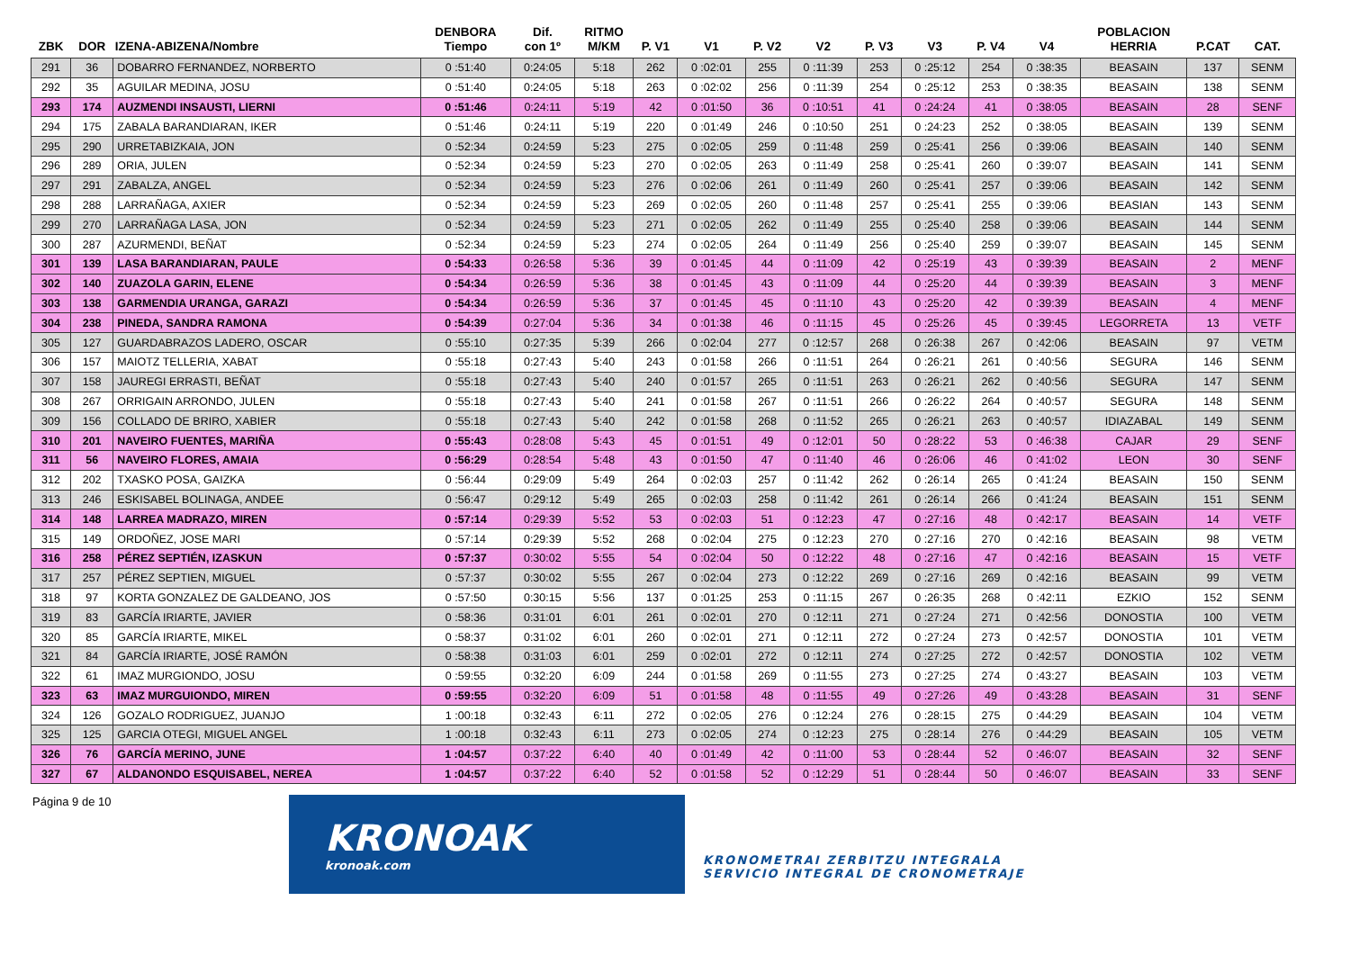| ZBK | DOR | IZENA-ABIZENA/Nombre | DENBORA Tiempo | Dif. con 1º | RITMO M/KM | P. V1 | V1 | P. V2 | V2 | P. V3 | V3 | P. V4 | V4 | POBLACION HERRIA | P.CAT | CAT. |
| --- | --- | --- | --- | --- | --- | --- | --- | --- | --- | --- | --- | --- | --- | --- | --- | --- |
| 291 | 36 | DOBARRO FERNANDEZ, NORBERTO | 0 :51:40 | 0:24:05 | 5:18 | 262 | 0 :02:01 | 255 | 0 :11:39 | 253 | 0 :25:12 | 254 | 0 :38:35 | BEASAIN | 137 | SENM |
| 292 | 35 | AGUILAR MEDINA, JOSU | 0 :51:40 | 0:24:05 | 5:18 | 263 | 0 :02:02 | 256 | 0 :11:39 | 254 | 0 :25:12 | 253 | 0 :38:35 | BEASAIN | 138 | SENM |
| 293 | 174 | AUZMENDI INSAUSTI, LIERNI | 0 :51:46 | 0:24:11 | 5:19 | 42 | 0 :01:50 | 36 | 0 :10:51 | 41 | 0 :24:24 | 41 | 0 :38:05 | BEASAIN | 28 | SENF |
| 294 | 175 | ZABALA BARANDIARAN, IKER | 0 :51:46 | 0:24:11 | 5:19 | 220 | 0 :01:49 | 246 | 0 :10:50 | 251 | 0 :24:23 | 252 | 0 :38:05 | BEASAIN | 139 | SENM |
| 295 | 290 | URRETABIZKAIA, JON | 0 :52:34 | 0:24:59 | 5:23 | 275 | 0 :02:05 | 259 | 0 :11:48 | 259 | 0 :25:41 | 256 | 0 :39:06 | BEASAIN | 140 | SENM |
| 296 | 289 | ORIA, JULEN | 0 :52:34 | 0:24:59 | 5:23 | 270 | 0 :02:05 | 263 | 0 :11:49 | 258 | 0 :25:41 | 260 | 0 :39:07 | BEASAIN | 141 | SENM |
| 297 | 291 | ZABALZA, ANGEL | 0 :52:34 | 0:24:59 | 5:23 | 276 | 0 :02:06 | 261 | 0 :11:49 | 260 | 0 :25:41 | 257 | 0 :39:06 | BEASAIN | 142 | SENM |
| 298 | 288 | LARRAÑAGA, AXIER | 0 :52:34 | 0:24:59 | 5:23 | 269 | 0 :02:05 | 260 | 0 :11:48 | 257 | 0 :25:41 | 255 | 0 :39:06 | BEASIAN | 143 | SENM |
| 299 | 270 | LARRAÑAGA LASA, JON | 0 :52:34 | 0:24:59 | 5:23 | 271 | 0 :02:05 | 262 | 0 :11:49 | 255 | 0 :25:40 | 258 | 0 :39:06 | BEASAIN | 144 | SENM |
| 300 | 287 | AZURMENDI, BEÑAT | 0 :52:34 | 0:24:59 | 5:23 | 274 | 0 :02:05 | 264 | 0 :11:49 | 256 | 0 :25:40 | 259 | 0 :39:07 | BEASAIN | 145 | SENM |
| 301 | 139 | LASA BARANDIARAN, PAULE | 0 :54:33 | 0:26:58 | 5:36 | 39 | 0 :01:45 | 44 | 0 :11:09 | 42 | 0 :25:19 | 43 | 0 :39:39 | BEASAIN | 2 | MENF |
| 302 | 140 | ZUAZOLA GARIN, ELENE | 0 :54:34 | 0:26:59 | 5:36 | 38 | 0 :01:45 | 43 | 0 :11:09 | 44 | 0 :25:20 | 44 | 0 :39:39 | BEASAIN | 3 | MENF |
| 303 | 138 | GARMENDIA URANGA, GARAZI | 0 :54:34 | 0:26:59 | 5:36 | 37 | 0 :01:45 | 45 | 0 :11:10 | 43 | 0 :25:20 | 42 | 0 :39:39 | BEASAIN | 4 | MENF |
| 304 | 238 | PINEDA, SANDRA RAMONA | 0 :54:39 | 0:27:04 | 5:36 | 34 | 0 :01:38 | 46 | 0 :11:15 | 45 | 0 :25:26 | 45 | 0 :39:45 | LEGORRETA | 13 | VETF |
| 305 | 127 | GUARDABRAZOS LADERO, OSCAR | 0 :55:10 | 0:27:35 | 5:39 | 266 | 0 :02:04 | 277 | 0 :12:57 | 268 | 0 :26:38 | 267 | 0 :42:06 | BEASAIN | 97 | VETM |
| 306 | 157 | MAIOTZ TELLERIA, XABAT | 0 :55:18 | 0:27:43 | 5:40 | 243 | 0 :01:58 | 266 | 0 :11:51 | 264 | 0 :26:21 | 261 | 0 :40:56 | SEGURA | 146 | SENM |
| 307 | 158 | JAUREGI ERRASTI, BEÑAT | 0 :55:18 | 0:27:43 | 5:40 | 240 | 0 :01:57 | 265 | 0 :11:51 | 263 | 0 :26:21 | 262 | 0 :40:56 | SEGURA | 147 | SENM |
| 308 | 267 | ORRIGAIN ARRONDO, JULEN | 0 :55:18 | 0:27:43 | 5:40 | 241 | 0 :01:58 | 267 | 0 :11:51 | 266 | 0 :26:22 | 264 | 0 :40:57 | SEGURA | 148 | SENM |
| 309 | 156 | COLLADO DE BRIRO, XABIER | 0 :55:18 | 0:27:43 | 5:40 | 242 | 0 :01:58 | 268 | 0 :11:52 | 265 | 0 :26:21 | 263 | 0 :40:57 | IDIAZABAL | 149 | SENM |
| 310 | 201 | NAVEIRO FUENTES, MARIÑA | 0 :55:43 | 0:28:08 | 5:43 | 45 | 0 :01:51 | 49 | 0 :12:01 | 50 | 0 :28:22 | 53 | 0 :46:38 | CAJAR | 29 | SENF |
| 311 | 56 | NAVEIRO FLORES, AMAIA | 0 :56:29 | 0:28:54 | 5:48 | 43 | 0 :01:50 | 47 | 0 :11:40 | 46 | 0 :26:06 | 46 | 0 :41:02 | LEON | 30 | SENF |
| 312 | 202 | TXASKO POSA, GAIZKA | 0 :56:44 | 0:29:09 | 5:49 | 264 | 0 :02:03 | 257 | 0 :11:42 | 262 | 0 :26:14 | 265 | 0 :41:24 | BEASAIN | 150 | SENM |
| 313 | 246 | ESKISABEL BOLINAGA, ANDEE | 0 :56:47 | 0:29:12 | 5:49 | 265 | 0 :02:03 | 258 | 0 :11:42 | 261 | 0 :26:14 | 266 | 0 :41:24 | BEASAIN | 151 | SENM |
| 314 | 148 | LARREA MADRAZO, MIREN | 0 :57:14 | 0:29:39 | 5:52 | 53 | 0 :02:03 | 51 | 0 :12:23 | 47 | 0 :27:16 | 48 | 0 :42:17 | BEASAIN | 14 | VETF |
| 315 | 149 | ORDOÑEZ, JOSE MARI | 0 :57:14 | 0:29:39 | 5:52 | 268 | 0 :02:04 | 275 | 0 :12:23 | 270 | 0 :27:16 | 270 | 0 :42:16 | BEASAIN | 98 | VETM |
| 316 | 258 | PÉREZ SEPTIÉN, IZASKUN | 0 :57:37 | 0:30:02 | 5:55 | 54 | 0 :02:04 | 50 | 0 :12:22 | 48 | 0 :27:16 | 47 | 0 :42:16 | BEASAIN | 15 | VETF |
| 317 | 257 | PÉREZ SEPTIEN, MIGUEL | 0 :57:37 | 0:30:02 | 5:55 | 267 | 0 :02:04 | 273 | 0 :12:22 | 269 | 0 :27:16 | 269 | 0 :42:16 | BEASAIN | 99 | VETM |
| 318 | 97 | KORTA GONZALEZ DE GALDEANO, JOS | 0 :57:50 | 0:30:15 | 5:56 | 137 | 0 :01:25 | 253 | 0 :11:15 | 267 | 0 :26:35 | 268 | 0 :42:11 | EZKIO | 152 | SENM |
| 319 | 83 | GARCÍA IRIARTE, JAVIER | 0 :58:36 | 0:31:01 | 6:01 | 261 | 0 :02:01 | 270 | 0 :12:11 | 271 | 0 :27:24 | 271 | 0 :42:56 | DONOSTIA | 100 | VETM |
| 320 | 85 | GARCÍA IRIARTE, MIKEL | 0 :58:37 | 0:31:02 | 6:01 | 260 | 0 :02:01 | 271 | 0 :12:11 | 272 | 0 :27:24 | 273 | 0 :42:57 | DONOSTIA | 101 | VETM |
| 321 | 84 | GARCÍA IRIARTE, JOSÉ RAMÓN | 0 :58:38 | 0:31:03 | 6:01 | 259 | 0 :02:01 | 272 | 0 :12:11 | 274 | 0 :27:25 | 272 | 0 :42:57 | DONOSTIA | 102 | VETM |
| 322 | 61 | IMAZ MURGIONDO, JOSU | 0 :59:55 | 0:32:20 | 6:09 | 244 | 0 :01:58 | 269 | 0 :11:55 | 273 | 0 :27:25 | 274 | 0 :43:27 | BEASAIN | 103 | VETM |
| 323 | 63 | IMAZ MURGUIONDO, MIREN | 0 :59:55 | 0:32:20 | 6:09 | 51 | 0 :01:58 | 48 | 0 :11:55 | 49 | 0 :27:26 | 49 | 0 :43:28 | BEASAIN | 31 | SENF |
| 324 | 126 | GOZALO RODRIGUEZ, JUANJO | 1 :00:18 | 0:32:43 | 6:11 | 272 | 0 :02:05 | 276 | 0 :12:24 | 276 | 0 :28:15 | 275 | 0 :44:29 | BEASAIN | 104 | VETM |
| 325 | 125 | GARCIA OTEGI, MIGUEL ANGEL | 1 :00:18 | 0:32:43 | 6:11 | 273 | 0 :02:05 | 274 | 0 :12:23 | 275 | 0 :28:14 | 276 | 0 :44:29 | BEASAIN | 105 | VETM |
| 326 | 76 | GARCÍA MERINO, JUNE | 1 :04:57 | 0:37:22 | 6:40 | 40 | 0 :01:49 | 42 | 0 :11:00 | 53 | 0 :28:44 | 52 | 0 :46:07 | BEASAIN | 32 | SENF |
| 327 | 67 | ALDANONDO ESQUISABEL, NEREA | 1 :04:57 | 0:37:22 | 6:40 | 52 | 0 :01:58 | 52 | 0 :12:29 | 51 | 0 :28:44 | 50 | 0 :46:07 | BEASAIN | 33 | SENF |
Página 9 de 10
KRONOAK
kronoak.com
KRONOMETRAI ZERBITZU INTEGRALA
SERVICIO INTEGRAL DE CRONOMETRAJE